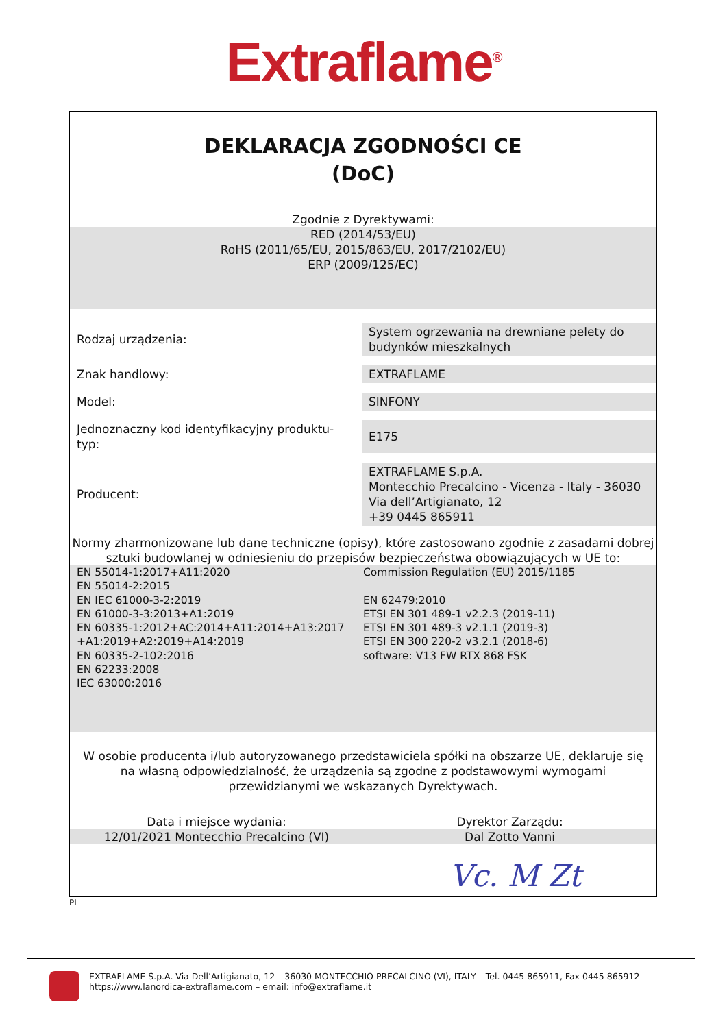Extraflame<sup>®</sup>
DEKLARACJA ZGODNOŚCI CE
(DoC)
Zgodnie z Dyrektywami:
RED (2014/53/EU)
RoHS (2011/65/EU, 2015/863/EU, 2017/2102/EU)
ERP (2009/125/EC)
| Rodzaj urządzenia: | System ogrzewania na drewniane pelety do budynków mieszkalnych |
| Znak handlowy: | EXTRAFLAME |
| Model: | SINFONY |
| Jednoznaczny kod identyfikacyjny produktu-typ: | E175 |
| Producent: | EXTRAFLAME S.p.A. Montecchio Precalcino - Vicenza - Italy - 36030 Via dell’Artigianato, 12 +39 0445 865911 |
Normy zharmonizowane lub dane techniczne (opisy), które zastosowano zgodnie z zasadami dobrej sztuki budowlanej w odniesieniu do przepisów bezpieczeństwa obowiązujących w UE to:
EN 55014-1:2017+A11:2020
EN 55014-2:2015
EN IEC 61000-3-2:2019
EN 61000-3-3:2013+A1:2019
EN 60335-1:2012+AC:2014+A11:2014+A13:2017
+A1:2019+A2:2019+A14:2019
EN 60335-2-102:2016
EN 62233:2008
IEC 63000:2016
Commission Regulation (EU) 2015/1185
EN 62479:2010
ETSI EN 301 489-1 v2.2.3 (2019-11)
ETSI EN 301 489-3 v2.1.1 (2019-3)
ETSI EN 300 220-2 v3.2.1 (2018-6)
software: V13 FW RTX 868 FSK
W osobie producenta i/lub autoryzowanego przedstawiciela spółki na obszarze UE, deklaruje się na własną odpowiedzialność, że urządzenia są zgodne z podstawowymi wymogami przewidzianymi we wskazanych Dyrektywach.
Data i miejsce wydania: Dyrektor Zarządu:
12/01/2021 Montecchio Precalcino (VI)
Dal Zotto Vanni
Vc. M Zt
PL
EXTRAFLAME S.p.A. Via Dell’Artigianato, 12 – 36030 MONTECCHIO PRECALCINO (VI), ITALY – Tel. 0445 865911, Fax 0445 865912
https://www.lanordica-extraflame.com – email: info@extraflame.it